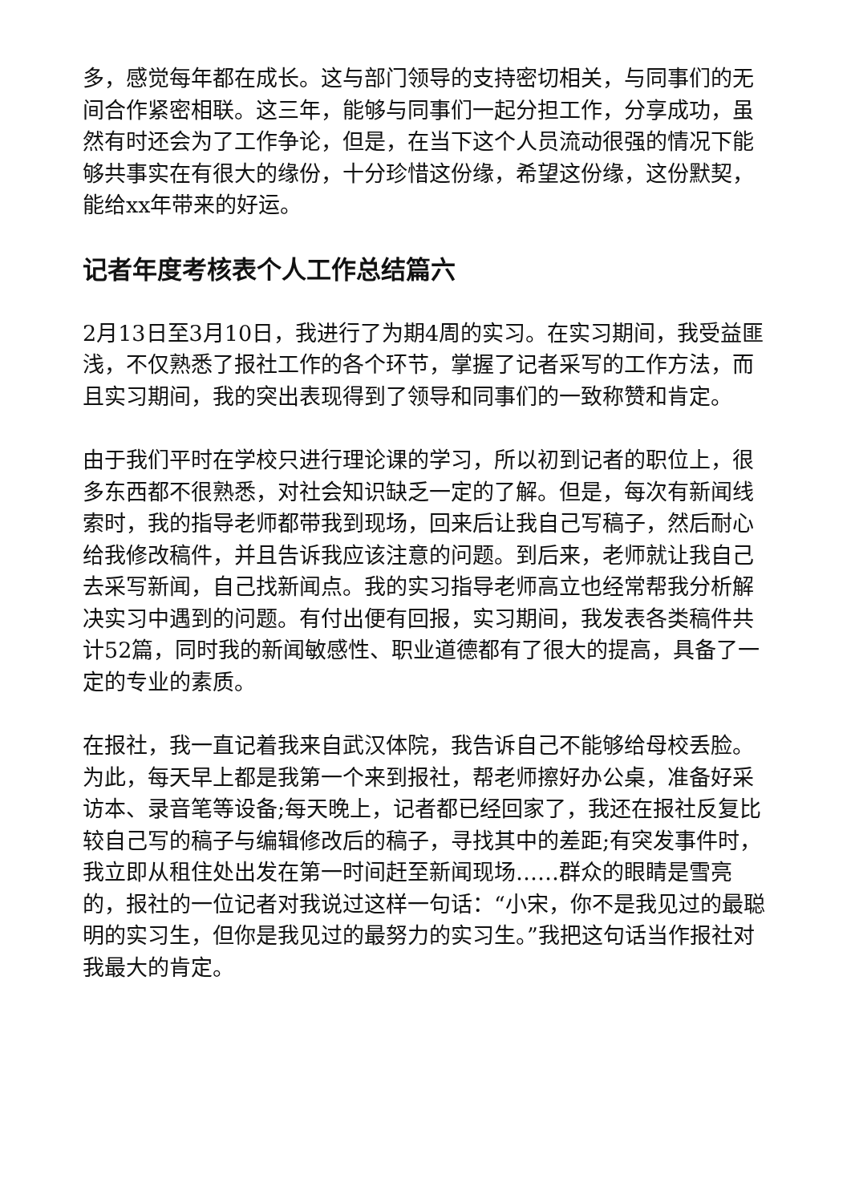多，感觉每年都在成长。这与部门领导的支持密切相关，与同事们的无间合作紧密相联。这三年，能够与同事们一起分担工作，分享成功，虽然有时还会为了工作争论，但是，在当下这个人员流动很强的情况下能够共事实在有很大的缘份，十分珍惜这份缘，希望这份缘，这份默契，能给xx年带来的好运。
记者年度考核表个人工作总结篇六
2月13日至3月10日，我进行了为期4周的实习。在实习期间，我受益匪浅，不仅熟悉了报社工作的各个环节，掌握了记者采写的工作方法，而且实习期间，我的突出表现得到了领导和同事们的一致称赞和肯定。
由于我们平时在学校只进行理论课的学习，所以初到记者的职位上，很多东西都不很熟悉，对社会知识缺乏一定的了解。但是，每次有新闻线索时，我的指导老师都带我到现场，回来后让我自己写稿子，然后耐心给我修改稿件，并且告诉我应该注意的问题。到后来，老师就让我自己去采写新闻，自己找新闻点。我的实习指导老师高立也经常帮我分析解决实习中遇到的问题。有付出便有回报，实习期间，我发表各类稿件共计52篇，同时我的新闻敏感性、职业道德都有了很大的提高，具备了一定的专业的素质。
在报社，我一直记着我来自武汉体院，我告诉自己不能够给母校丢脸。为此，每天早上都是我第一个来到报社，帮老师擦好办公桌，准备好采访本、录音笔等设备;每天晚上，记者都已经回家了，我还在报社反复比较自己写的稿子与编辑修改后的稿子，寻找其中的差距;有突发事件时，我立即从租住处出发在第一时间赶至新闻现场……群众的眼睛是雪亮的，报社的一位记者对我说过这样一句话：“小宋，你不是我见过的最聪明的实习生，但你是我见过的最努力的实习生。”我把这句话当作报社对我最大的肯定。